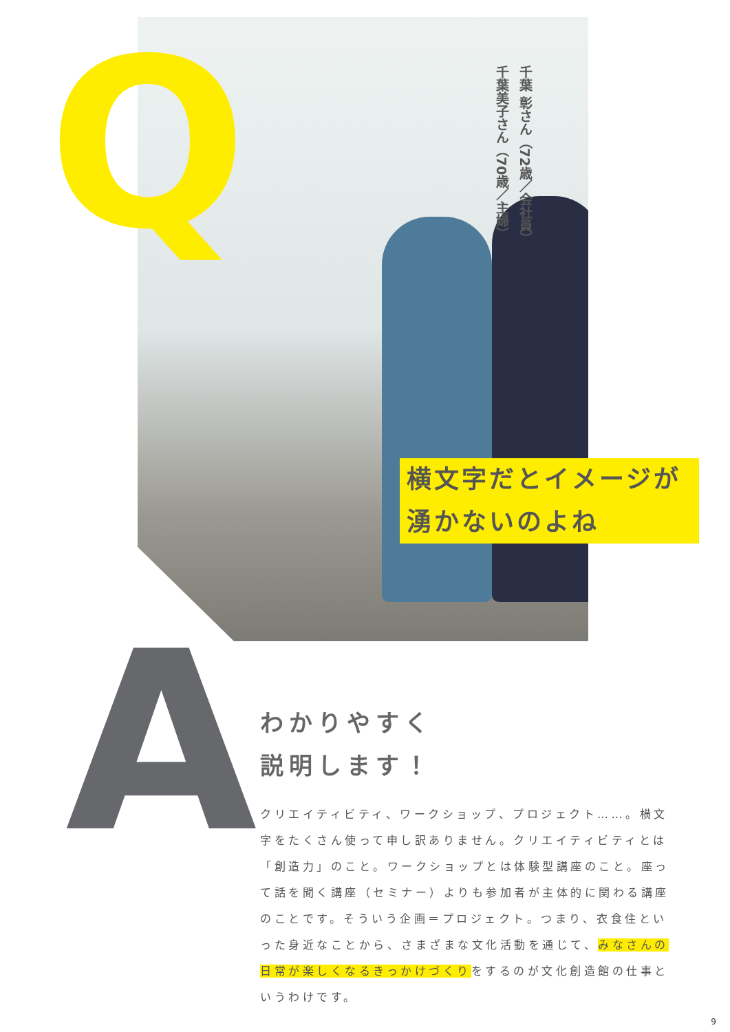Q
千葉 彰さん（72歳／会社員）
千葉美子さん（70歳／主婦）
横文字だとイメージが
湧かないのよね
A
わかりやすく
説明します！
クリエイティビティ、ワークショップ、プロジェクト……。横文字をたくさん使って申し訳ありません。クリエイティビティとは「創造力」のこと。ワークショップとは体験型講座のこと。座って話を聞く講座（セミナー）よりも参加者が主体的に関わる講座のことです。そういう企画＝プロジェクト。つまり、衣食住といった身近なことから、さまざまな文化活動を通じて、みなさんの日常が楽しくなるきっかけづくりをするのが文化創造館の仕事というわけです。
9